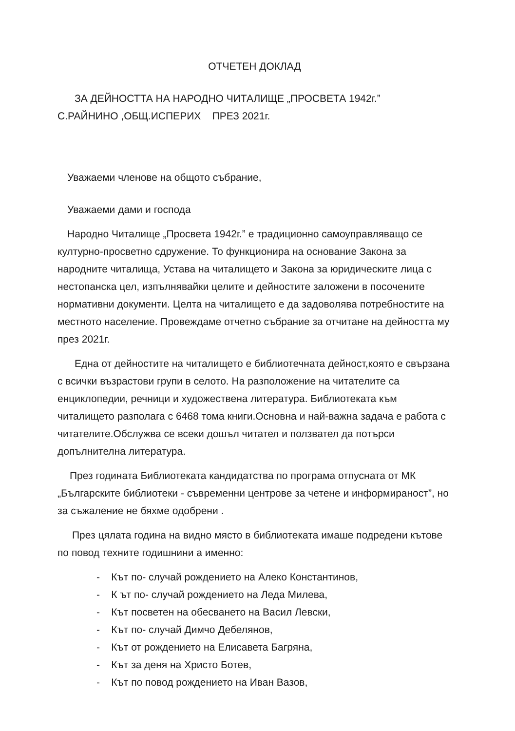ОТЧЕТЕН ДОКЛАД
ЗА ДЕЙНОСТТА НА НАРОДНО ЧИТАЛИЩЕ „ПРОСВЕТА 1942г.”
С.РАЙНИНО ,ОБЩ.ИСПЕРИХ ПРЕЗ 2021г.
Уважаеми членове на общото събрание,
Уважаеми дами и господа
Народно Читалище „Просвета 1942г.” е традиционно самоуправляващо се културно-просветно сдружение. То функционира на основание Закона за народните читалища, Устава на читалището и Закона за юридическите лица с нестопанска цел, изпълнявайки целите и дейностите заложени в посочените нормативни документи. Целта на читалището е да задоволява потребностите на местното население. Провеждаме отчетно събрание за отчитане на дейността му през 2021г.
Една от дейностите на читалището е библиотечната дейност,която е свързана с всички възрастови групи в селото. На разположение на читателите са енциклопедии, речници и художествена литература. Библиотеката към читалището разполага с 6468 тома книги.Основна и най-важна задача е работа с читателите.Обслужва се всеки дошъл читател и ползвател да потърси допълнителна литература.
През годината Библиотеката кандидатства по програма отпусната от МК „Българските библиотеки - съвременни центрове за четене и информираност”, но за съжаление не бяхме одобрени .
През цялата година на видно място в библиотеката имаше подредени кътове по повод техните годишнини а именно:
- Кът по- случай рождението на Алеко Константинов,
- К ът по- случай рождението на Леда Милева,
- Кът посветен на обесването на Васил Левски,
- Кът по- случай Димчо Дебелянов,
- Кът от рождението на Елисавета Багряна,
- Кът за деня на Христо Ботев,
- Кът по повод рождението на Иван Вазов,